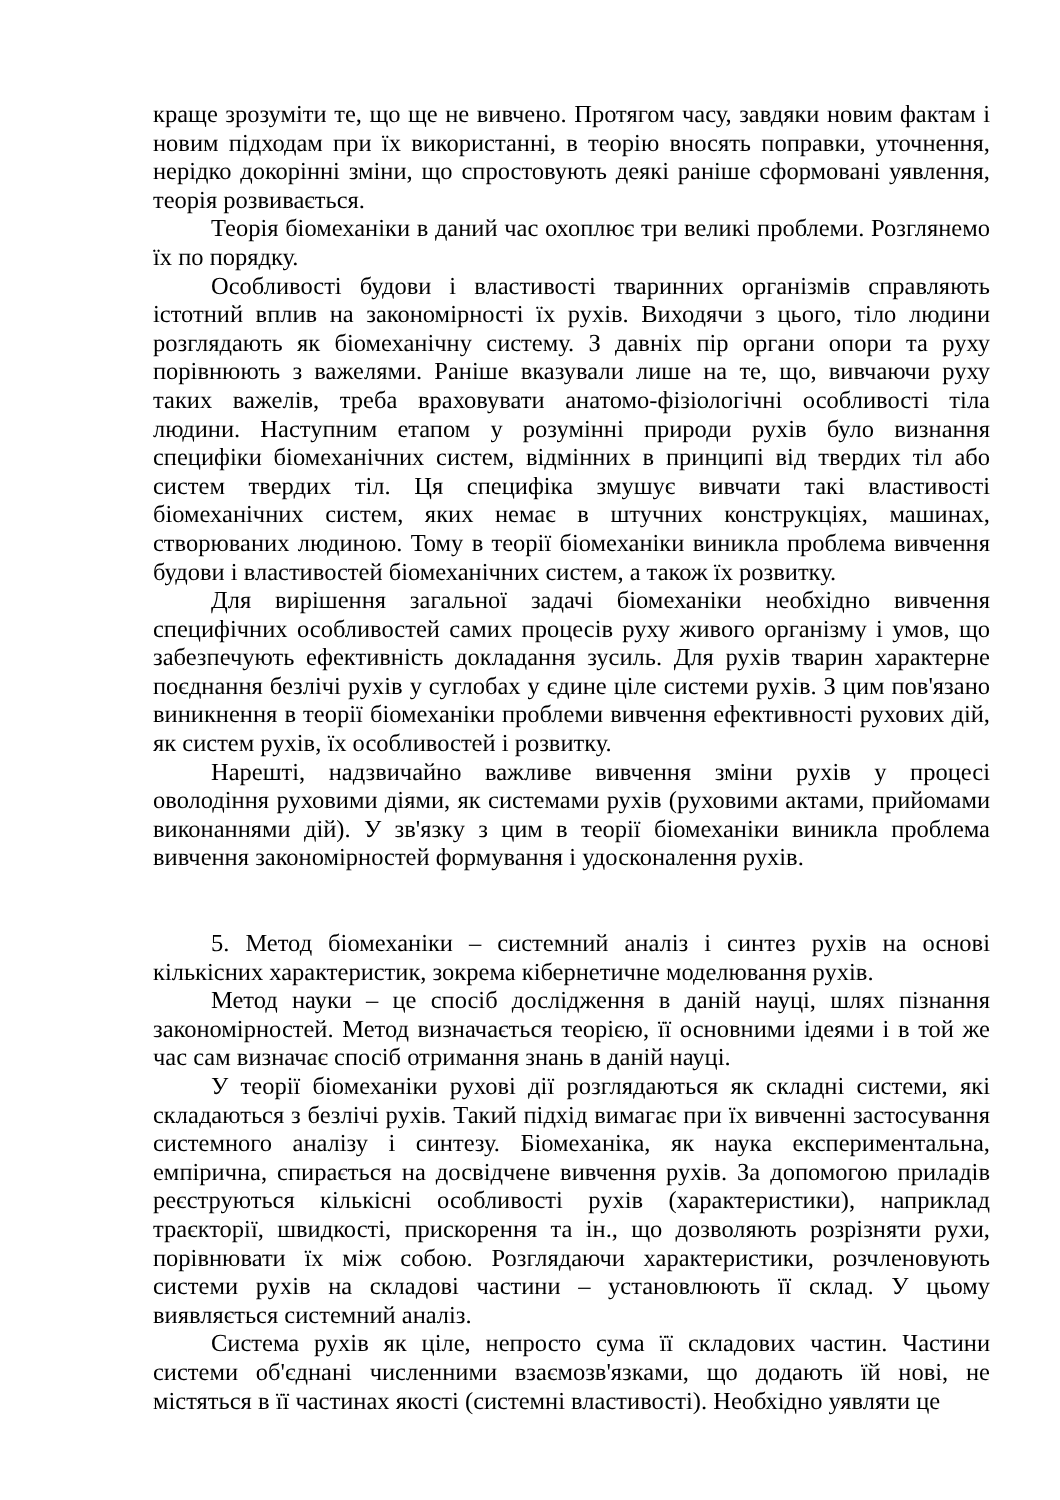краще зрозуміти те, що ще не вивчено. Протягом часу, завдяки новим фактам і новим підходам при їх використанні, в теорію вносять поправки, уточнення, нерідко докорінні зміни, що спростовують деякі раніше сформовані уявлення, теорія розвивається.
Теорія біомеханіки в даний час охоплює три великі проблеми. Розглянемо їх по порядку.
Особливості будови і властивості тваринних організмів справляють істотний вплив на закономірності їх рухів. Виходячи з цього, тіло людини розглядають як біомеханічну систему. З давніх пір органи опори та руху порівнюють з важелями. Раніше вказували лише на те, що, вивчаючи руху таких важелів, треба враховувати анатомо-фізіологічні особливості тіла людини. Наступним етапом у розумінні природи рухів було визнання специфіки біомеханічних систем, відмінних в принципі від твердих тіл або систем твердих тіл. Ця специфіка змушує вивчати такі властивості біомеханічних систем, яких немає в штучних конструкціях, машинах, створюваних людиною. Тому в теорії біомеханіки виникла проблема вивчення будови і властивостей біомеханічних систем, а також їх розвитку.
Для вирішення загальної задачі біомеханіки необхідно вивчення специфічних особливостей самих процесів руху живого організму і умов, що забезпечують ефективність докладання зусиль. Для рухів тварин характерне поєднання безлічі рухів у суглобах у єдине ціле системи рухів. З цим пов'язано виникнення в теорії біомеханіки проблеми вивчення ефективності рухових дій, як систем рухів, їх особливостей і розвитку.
Нарешті, надзвичайно важливе вивчення зміни рухів у процесі оволодіння руховими діями, як системами рухів (руховими актами, прийомами виконаннями дій). У зв'язку з цим в теорії біомеханіки виникла проблема вивчення закономірностей формування і удосконалення рухів.
5. Метод біомеханіки – системний аналіз і синтез рухів на основі кількісних характеристик, зокрема кібернетичне моделювання рухів.
Метод науки – це спосіб дослідження в даній науці, шлях пізнання закономірностей. Метод визначається теорією, її основними ідеями і в той же час сам визначає спосіб отримання знань в даній науці.
У теорії біомеханіки рухові дії розглядаються як складні системи, які складаються з безлічі рухів. Такий підхід вимагає при їх вивченні застосування системного аналізу і синтезу. Біомеханіка, як наука експериментальна, емпірична, спирається на досвідчене вивчення рухів. За допомогою приладів реєструються кількісні особливості рухів (характеристики), наприклад траєкторії, швидкості, прискорення та ін., що дозволяють розрізняти рухи, порівнювати їх між собою. Розглядаючи характеристики, розчленовують системи рухів на складові частини – установлюють її склад. У цьому виявляється системний аналіз.
Система рухів як ціле, непросто сума її складових частин. Частини системи об'єднані численними взаємозв'язками, що додають їй нові, не містяться в її частинах якості (системні властивості). Необхідно уявляти це